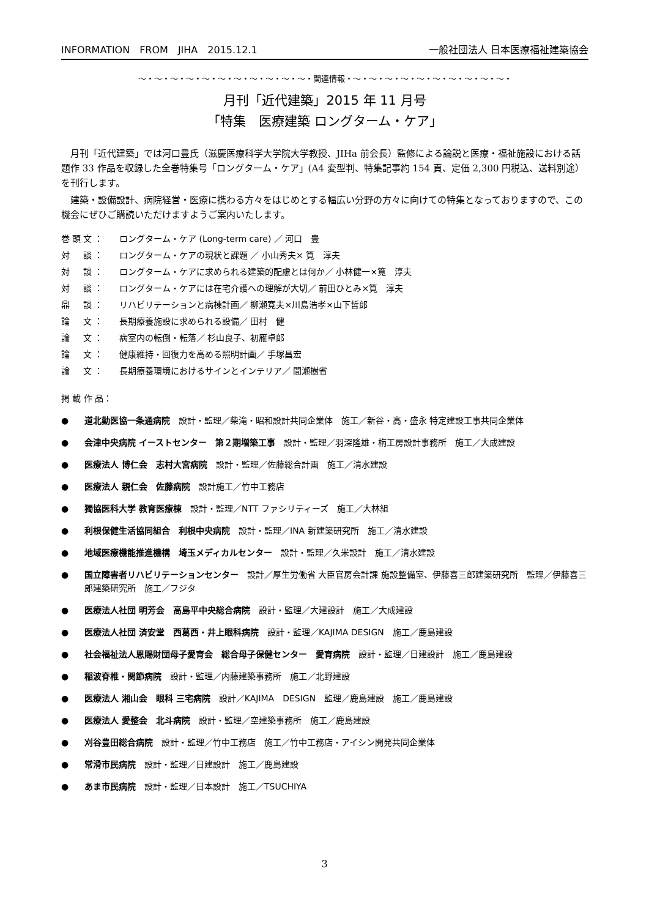INFORMATION　FROM　JIHA　2015.12.1 一般社団法人 日本医療福祉建築協会
～・～・～・～・～・～・～・～・～・～・～・関連情報・～・～・～・～・～・～・～・～・～・～・
月刊「近代建築」2015 年 11 月号
「特集　医療建築 ロングターム・ケア」
月刊「近代建築」では河口豊氏（滋慶医療科学大学院大学教授、JIHa 前会長）監修による論説と医療・福祉施設における話題作 33 作品を収録した全巻特集号「ロングターム・ケア」(A4 変型判、特集記事約 154 頁、定価 2,300 円税込、送料別途）を刊行します。
建築・設備設計、病院経営・医療に携わる方々をはじめとする幅広い分野の方々に向けての特集となっておりますので、この機会にぜひご購読いただけますようご案内いたします。
巻頭文： ロングターム・ケア (Long-term care) ／ 河口　豊
対　談： ロングターム・ケアの現状と課題 ／ 小山秀夫× 筧　淳夫
対　談： ロングターム・ケアに求められる建築的配慮とは何か／ 小林健一×筧　淳夫
対　談： ロングターム・ケアには在宅介護への理解が大切／ 前田ひとみ×筧　淳夫
鼎　談： リハビリテーションと病棟計画／ 柳瀬寛夫×川島浩孝×山下哲郎
論　文： 長期療養施設に求められる設備／ 田村　健
論　文： 病室内の転倒・転落／ 杉山良子、初雁卓郎
論　文： 健康維持・回復力を高める照明計画／ 手塚昌宏
論　文： 長期療養環境におけるサインとインテリア／ 間瀬樹省
掲 載 作 品：
● 道北勤医協一条通病院　設計・監理／柴滝・昭和設計共同企業体　施工／新谷・高・盛永 特定建設工事共同企業体
● 会津中央病院 イーストセンター　第２期増築工事　設計・監理／羽深隆雄・栴工房設計事務所　施工／大成建設
● 医療法人 博仁会　志村大宮病院　設計・監理／佐藤総合計画　施工／清水建設
● 医療法人 親仁会　佐藤病院　設計施工／竹中工務店
● 獨協医科大学 教育医療棟　設計・監理／NTT ファシリティーズ　施工／大林組
● 利根保健生活協同組合　利根中央病院　設計・監理／INA 新建築研究所　施工／清水建設
● 地域医療機能推進機構　埼玉メディカルセンター　設計・監理／久米設計　施工／清水建設
● 国立障害者リハビリテーションセンター　設計／厚生労働省 大臣官房会計課 施設整備室、伊藤喜三郎建築研究所　監理／伊藤喜三郎建築研究所　施工／フジタ
● 医療法人社団 明芳会　高島平中央総合病院　設計・監理／大建設計　施工／大成建設
● 医療法人社団 済安堂　西葛西・井上眼科病院　設計・監理／KAJIMA DESIGN　施工／鹿島建設
● 社会福祉法人恩賜財団母子愛育会　総合母子保健センター　愛育病院　設計・監理／日建設計　施工／鹿島建設
● 稲波脊椎・関節病院　設計・監理／内藤建築事務所　施工／北野建設
● 医療法人 湘山会　眼科 三宅病院　設計／KAJIMA　DESIGN　監理／鹿島建設　施工／鹿島建設
● 医療法人 愛整会　北斗病院　設計・監理／空建築事務所　施工／鹿島建設
● 刈谷豊田総合病院　設計・監理／竹中工務店　施工／竹中工務店・アイシン開発共同企業体
● 常滑市民病院　設計・監理／日建設計　施工／鹿島建設
● あま市民病院　設計・監理／日本設計　施工／TSUCHIYA
3